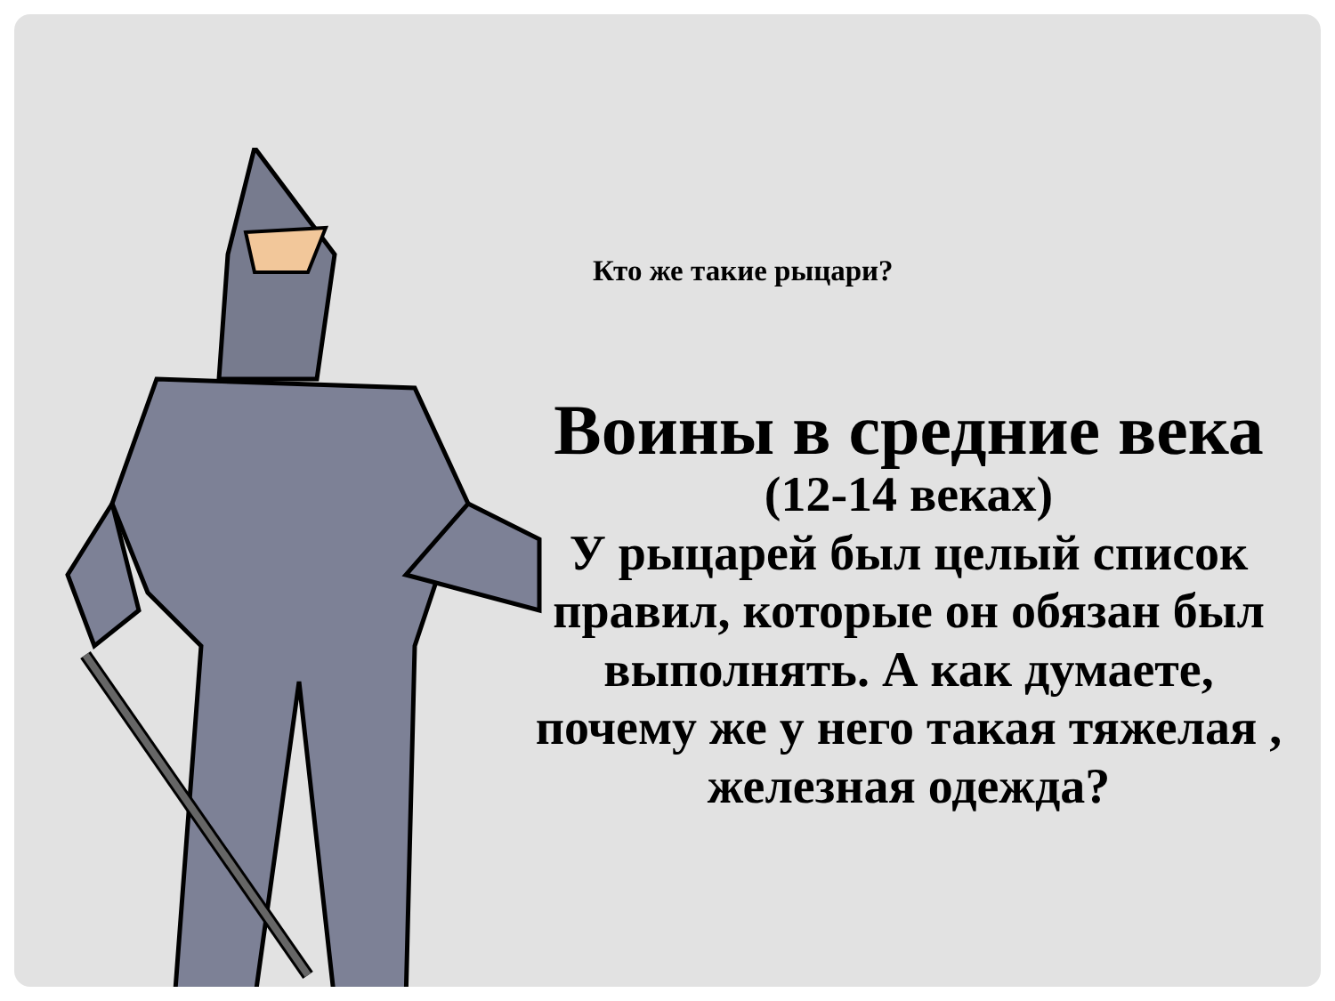Кто же такие рыцари?
Воины в средние века
(12-14 веках)
У рыцарей был целый список правил, которые он обязан был выполнять. А как думаете, почему же у него такая тяжелая , железная одежда?